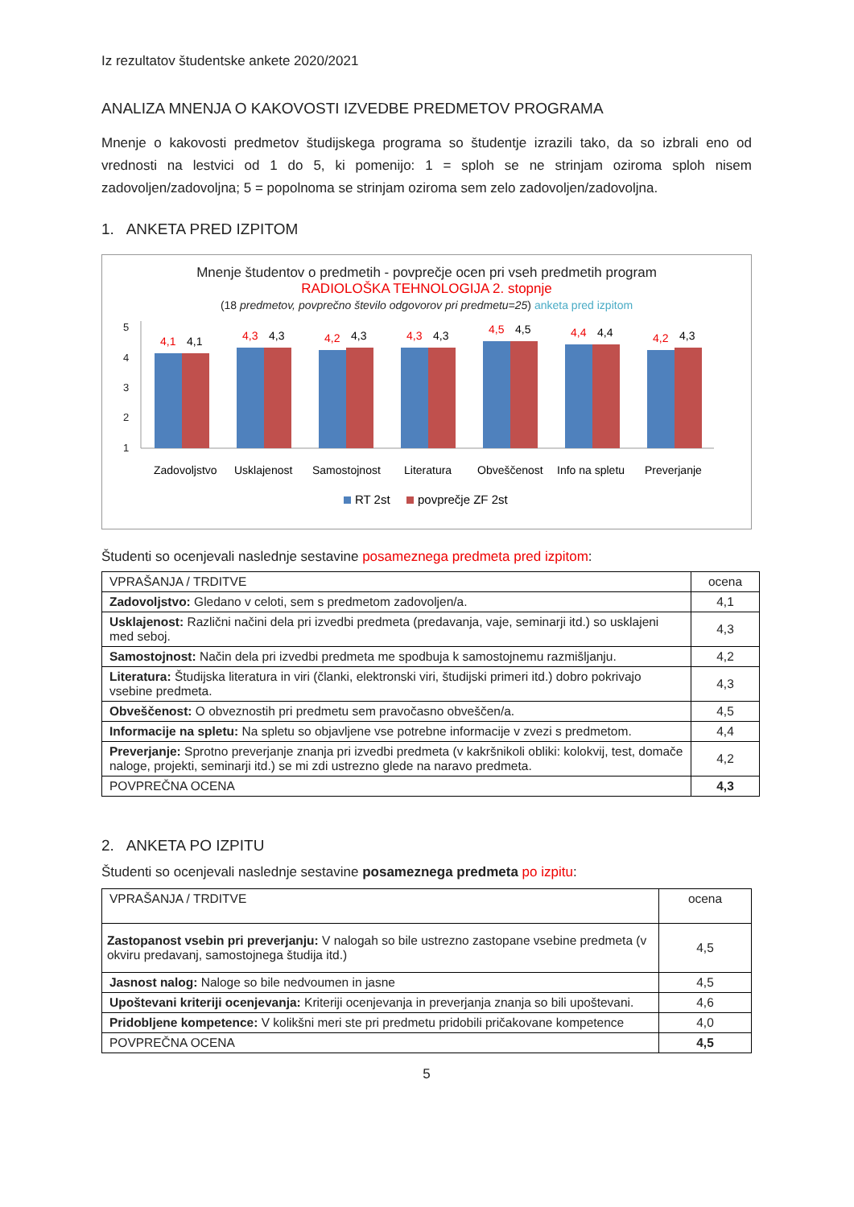Iz rezultatov študentske ankete 2020/2021
ANALIZA MNENJA O KAKOVOSTI IZVEDBE PREDMETOV PROGRAMA
Mnenje o kakovosti predmetov študijskega programa so študentje izrazili tako, da so izbrali eno od vrednosti na lestvici od 1 do 5, ki pomenijo: 1 = sploh se ne strinjam oziroma sploh nisem zadovoljen/zadovoljna; 5 = popolnoma se strinjam oziroma sem zelo zadovoljen/zadovoljna.
1. ANKETA PRED IZPITOM
Mnenje študentov o predmetih - povprečje ocen pri vseh predmetih program
RADIOLOŠKA TEHNOLOGIJA 2. stopnje
(18 predmetov, povprečno število odgovorov pri predmetu=25) anketa pred izpitom
5
4
3
2
1
4,1
4,1
Zadovoljstvo
4,3
4,3
Usklajenost
4,2
4,3
Samostojnost
4,3
4,3
Literatura
4,5
4,5
Obveščenost
4,4
4,4
Info na spletu
4,2
4,3
Preverjanje
RT 2st
povprečje ZF 2st
Študenti so ocenjevali naslednje sestavine posameznega predmeta pred izpitom:
| VPRAŠANJA / TRDITVE | ocena |
| --- | --- |
| Zadovoljstvo: Gledano v celoti, sem s predmetom zadovoljen/a. | 4,1 |
| Usklajenost: Različni načini dela pri izvedbi predmeta (predavanja, vaje, seminarji itd.) so usklajeni med seboj. | 4,3 |
| Samostojnost: Način dela pri izvedbi predmeta me spodbuja k samostojnemu razmišljanju. | 4,2 |
| Literatura: Študijska literatura in viri (članki, elektronski viri, študijski primeri itd.) dobro pokrivajo vsebine predmeta. | 4,3 |
| Obveščenost: O obveznostih pri predmetu sem pravočasno obveščen/a. | 4,5 |
| Informacije na spletu: Na spletu so objavljene vse potrebne informacije v zvezi s predmetom. | 4,4 |
| Preverjanje: Sprotno preverjanje znanja pri izvedbi predmeta (v kakršnikoli obliki: kolokvij, test, domače naloge, projekti, seminarji itd.) se mi zdi ustrezno glede na naravo predmeta. | 4,2 |
| POVPREČNA OCENA | 4,3 |
2. ANKETA PO IZPITU
Študenti so ocenjevali naslednje sestavine posameznega predmeta po izpitu:
| VPRAŠANJA / TRDITVE | ocena |
| --- | --- |
| Zastopanost vsebin pri preverjanju: V nalogah so bile ustrezno zastopane vsebine predmeta (v okviru predavanj, samostojnega študija itd.) | 4,5 |
| Jasnost nalog: Naloge so bile nedvoumen in jasne | 4,5 |
| Upoštevani kriteriji ocenjevanja: Kriteriji ocenjevanja in preverjanja znanja so bili upoštevani. | 4,6 |
| Pridobljene kompetence: V kolikšni meri ste pri predmetu pridobili pričakovane kompetence | 4,0 |
| POVPREČNA OCENA | 4,5 |
5